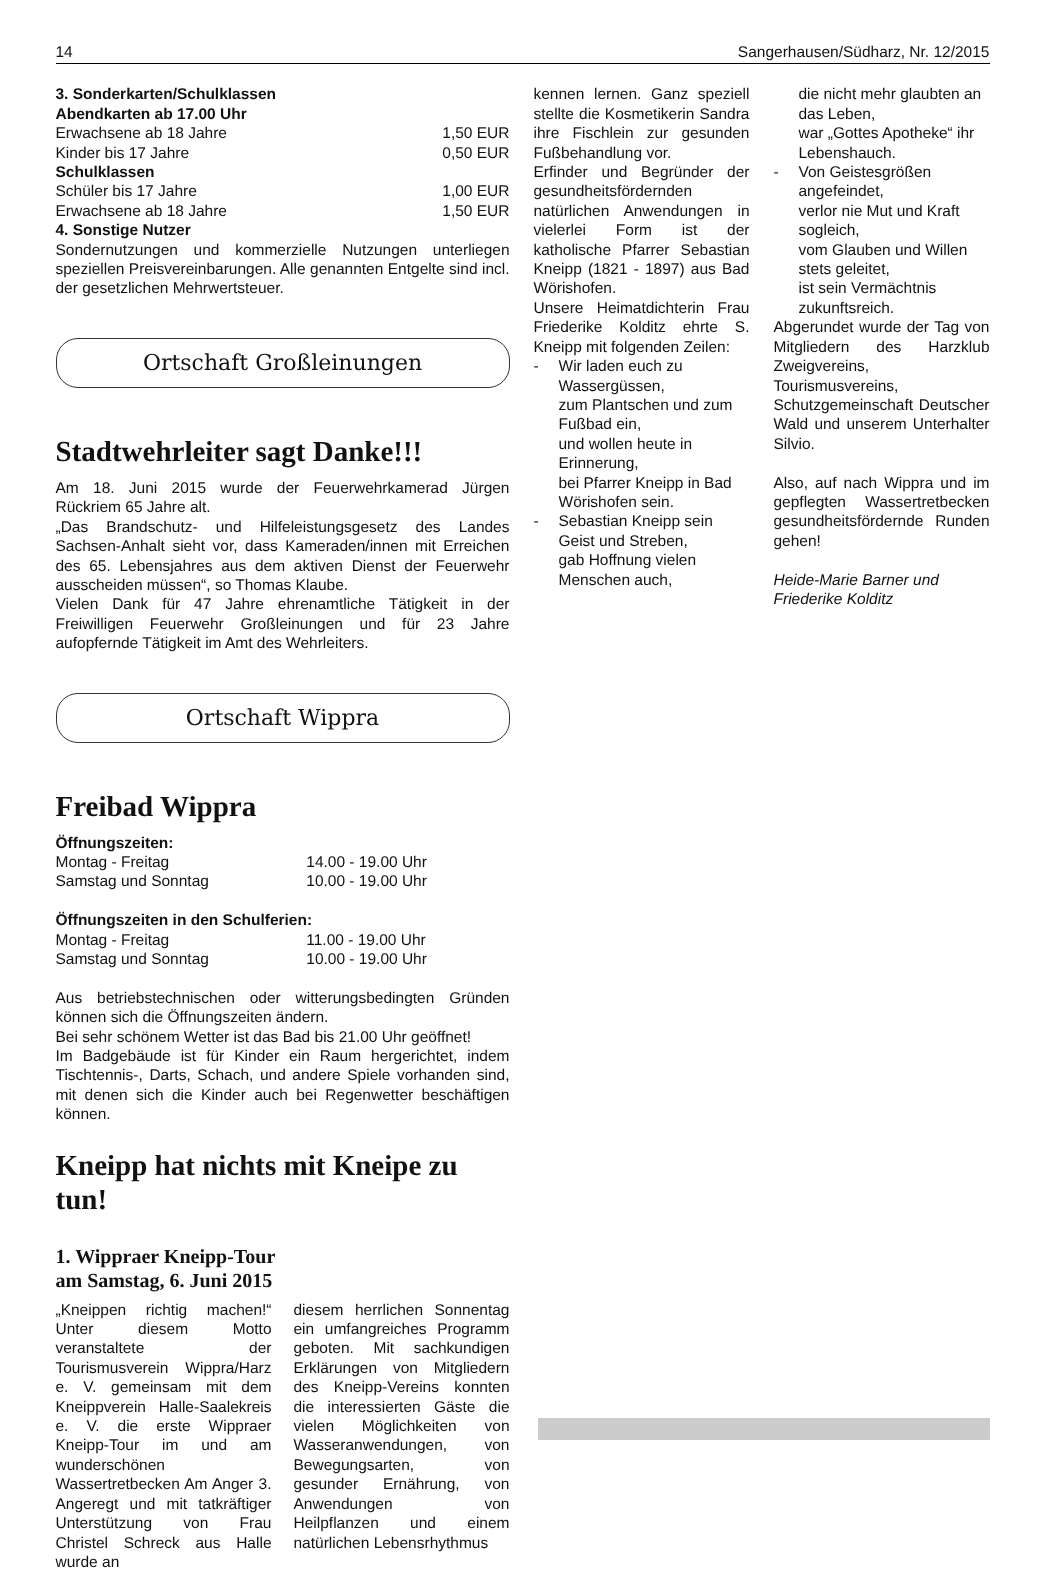14 Sangerhausen/Südharz, Nr. 12/2015
3. Sonderkarten/Schulklassen
Abendkarten ab 17.00 Uhr
| Erwachsene ab 18 Jahre | 1,50 EUR |
| Kinder bis 17 Jahre | 0,50 EUR |
| Schulklassen | |
| Schüler bis 17 Jahre | 1,00 EUR |
| Erwachsene ab 18 Jahre | 1,50 EUR |
4. Sonstige Nutzer
Sondernutzungen und kommerzielle Nutzungen unterliegen speziellen Preisvereinbarungen. Alle genannten Entgelte sind incl. der gesetzlichen Mehrwertsteuer.
Ortschaft Großleinungen
Stadtwehrleiter sagt Danke!!!
Am 18. Juni 2015 wurde der Feuerwehrkamerad Jürgen Rückriem 65 Jahre alt.
„Das Brandschutz- und Hilfeleistungsgesetz des Landes Sachsen-Anhalt sieht vor, dass Kameraden/innen mit Erreichen des 65. Lebensjahres aus dem aktiven Dienst der Feuerwehr ausscheiden müssen“, so Thomas Klaube.
Vielen Dank für 47 Jahre ehrenamtliche Tätigkeit in der Freiwilligen Feuerwehr Großleinungen und für 23 Jahre aufopfernde Tätigkeit im Amt des Wehrleiters.
Ortschaft Wippra
Freibad Wippra
Öffnungszeiten:
| Montag - Freitag | 14.00 - 19.00 Uhr |
| Samstag und Sonntag | 10.00 - 19.00 Uhr |
Öffnungszeiten in den Schulferien:
| Montag - Freitag | 11.00 - 19.00 Uhr |
| Samstag und Sonntag | 10.00 - 19.00 Uhr |
Aus betriebstechnischen oder witterungsbedingten Gründen können sich die Öffnungszeiten ändern.
Bei sehr schönem Wetter ist das Bad bis 21.00 Uhr geöffnet!
Im Badgebäude ist für Kinder ein Raum hergerichtet, indem Tischtennis-, Darts, Schach, und andere Spiele vorhanden sind, mit denen sich die Kinder auch bei Regenwetter beschäftigen können.
Kneipp hat nichts mit Kneipe zu tun!
1. Wippraer Kneipp-Tour
am Samstag, 6. Juni 2015
„Kneippen richtig machen!“ Unter diesem Motto veranstaltete der Tourismusverein Wippra/Harz e. V. gemeinsam mit dem Kneippverein Halle-Saalekreis e. V. die erste Wippraer Kneipp-Tour im und am wunderschönen Wassertretbecken Am Anger 3. Angeregt und mit tatkräftiger Unterstützung von Frau Christel Schreck aus Halle wurde an
diesem herrlichen Sonnentag ein umfangreiches Programm geboten. Mit sachkundigen Erklärungen von Mitgliedern des Kneipp-Vereins konnten die interessierten Gäste die vielen Möglichkeiten von Wasseranwendungen, von Bewegungsarten, von gesunder Ernährung, von Anwendungen von Heilpflanzen und einem natürlichen Lebensrhythmus
kennen lernen. Ganz speziell stellte die Kosmetikerin Sandra ihre Fischlein zur gesunden Fußbehandlung vor.
Erfinder und Begründer der gesundheitsfördernden natürlichen Anwendungen in vielerlei Form ist der katholische Pfarrer Sebastian Kneipp (1821 - 1897) aus Bad Wörishofen.
Unsere Heimatdichterin Frau Friederike Kolditz ehrte S. Kneipp mit folgenden Zeilen:
- Wir laden euch zu Wassergüssen,
zum Plantschen und zum Fußbad ein,
und wollen heute in Erinnerung,
bei Pfarrer Kneipp in Bad Wörishofen sein.
- Sebastian Kneipp sein Geist und Streben,
gab Hoffnung vielen Menschen auch,
die nicht mehr glaubten an das Leben,
war „Gottes Apotheke“ ihr Lebenshauch.
- Von Geistesgrößen angefeindet,
verlor nie Mut und Kraft sogleich,
vom Glauben und Willen stets geleitet,
ist sein Vermächtnis zukunftsreich.
Abgerundet wurde der Tag von Mitgliedern des Harzklub Zweigvereins, Tourismusvereins, Schutzgemeinschaft Deutscher Wald und unserem Unterhalter Silvio.
Also, auf nach Wippra und im gepflegten Wassertretbecken gesundheitsfördernde Runden gehen!
Heide-Marie Barner und
Friederike Kolditz